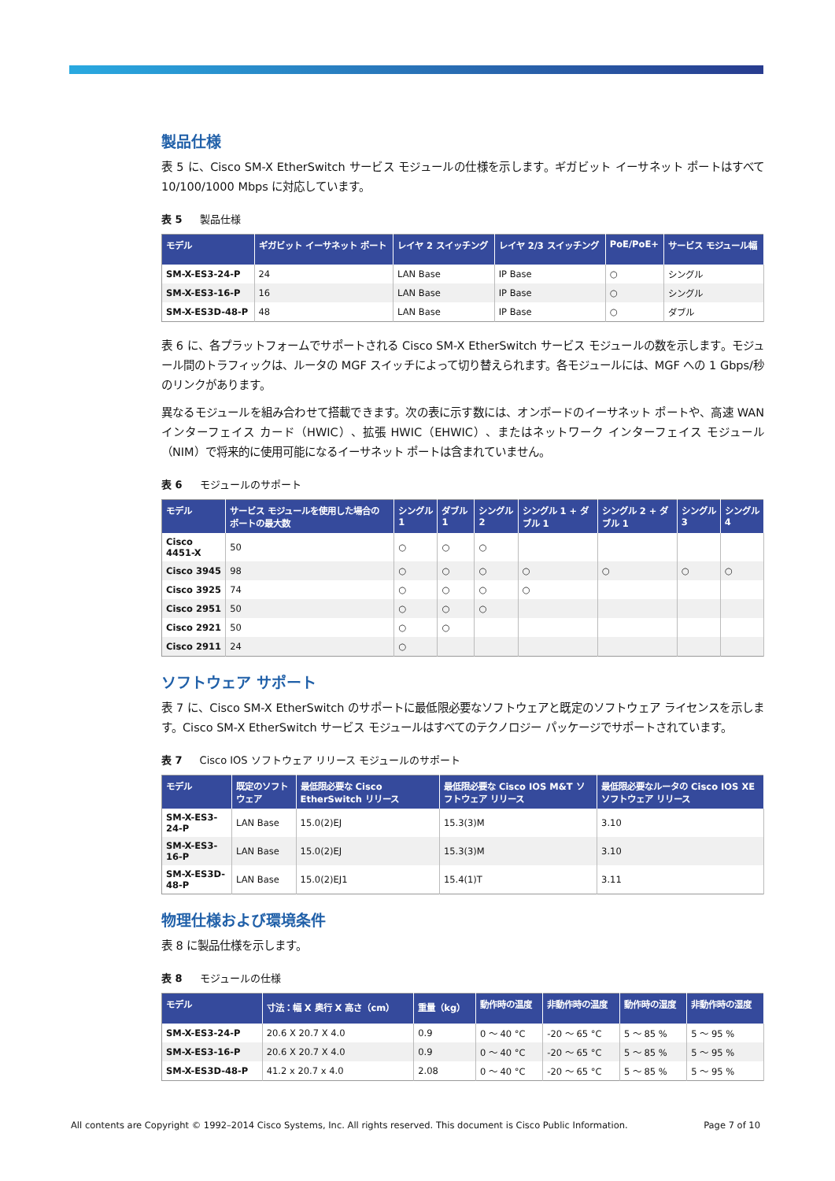製品仕様
表 5 に、Cisco SM-X EtherSwitch サービス モジュールの仕様を示します。ギガビット イーサネット ポートはすべて 10/100/1000 Mbps に対応しています。
表 5 製品仕様
| モデル | ギガビット イーサネット ポート | レイヤ 2 スイッチング | レイヤ 2/3 スイッチング | PoE/PoE+ | サービス モジュール幅 |
| --- | --- | --- | --- | --- | --- |
| SM-X-ES3-24-P | 24 | LAN Base | IP Base | ○ | シングル |
| SM-X-ES3-16-P | 16 | LAN Base | IP Base | ○ | シングル |
| SM-X-ES3D-48-P | 48 | LAN Base | IP Base | ○ | ダブル |
表 6 に、各プラットフォームでサポートされる Cisco SM-X EtherSwitch サービス モジュールの数を示します。モジュール間のトラフィックは、ルータの MGF スイッチによって切り替えられます。各モジュールには、MGF への 1 Gbps/秒のリンクがあります。
異なるモジュールを組み合わせて搭載できます。次の表に示す数には、オンボードのイーサネット ポートや、高速 WAN インターフェイス カード（HWIC）、拡張 HWIC（EHWIC）、またはネットワーク インターフェイス モジュール（NIM）で将来的に使用可能になるイーサネット ポートは含まれていません。
表 6 モジュールのサポート
| モデル | サービス モジュールを使用した場合の ポートの最大数 | シングル 1 | ダブル 1 | シングル 2 | シングル 1 + ダブル 1 | シングル 2 + ダブル 1 | シングル 3 | シングル 4 |
| --- | --- | --- | --- | --- | --- | --- | --- | --- |
| Cisco 4451-X | 50 | ○ | ○ | ○ | | | | |
| Cisco 3945 | 98 | ○ | ○ | ○ | ○ | ○ | ○ | ○ |
| Cisco 3925 | 74 | ○ | ○ | ○ | ○ | | | |
| Cisco 2951 | 50 | ○ | ○ | ○ | | | | |
| Cisco 2921 | 50 | ○ | ○ | | | | | |
| Cisco 2911 | 24 | ○ | | | | | | |
ソフトウェア サポート
表 7 に、Cisco SM-X EtherSwitch のサポートに最低限必要なソフトウェアと既定のソフトウェア ライセンスを示します。Cisco SM-X EtherSwitch サービス モジュールはすべてのテクノロジー パッケージでサポートされています。
表 7 Cisco IOS ソフトウェア リリース モジュールのサポート
| モデル | 既定のソフトウェア | 最低限必要な Cisco EtherSwitch リリース | 最低限必要な Cisco IOS M&T ソフトウェア リリース | 最低限必要なルータの Cisco IOS XE ソフトウェア リリース |
| --- | --- | --- | --- | --- |
| SM-X-ES3-24-P | LAN Base | 15.0(2)EJ | 15.3(3)M | 3.10 |
| SM-X-ES3-16-P | LAN Base | 15.0(2)EJ | 15.3(3)M | 3.10 |
| SM-X-ES3D-48-P | LAN Base | 15.0(2)EJ1 | 15.4(1)T | 3.11 |
物理仕様および環境条件
表 8 に製品仕様を示します。
表 8 モジュールの仕様
| モデル | 寸法：幅 X 奥行 X 高さ（cm） | 重量（kg） | 動作時の温度 | 非動作時の温度 | 動作時の湿度 | 非動作時の湿度 |
| --- | --- | --- | --- | --- | --- | --- |
| SM-X-ES3-24-P | 20.6 X 20.7 X 4.0 | 0.9 | 0 ～ 40 °C | -20 ～ 65 °C | 5 ～ 85 % | 5 ～ 95 % |
| SM-X-ES3-16-P | 20.6 X 20.7 X 4.0 | 0.9 | 0 ～ 40 °C | -20 ～ 65 °C | 5 ～ 85 % | 5 ～ 95 % |
| SM-X-ES3D-48-P | 41.2 x 20.7 x 4.0 | 2.08 | 0 ～ 40 °C | -20 ～ 65 °C | 5 ～ 85 % | 5 ～ 95 % |
All contents are Copyright © 1992–2014 Cisco Systems, Inc. All rights reserved. This document is Cisco Public Information. Page 7 of 10